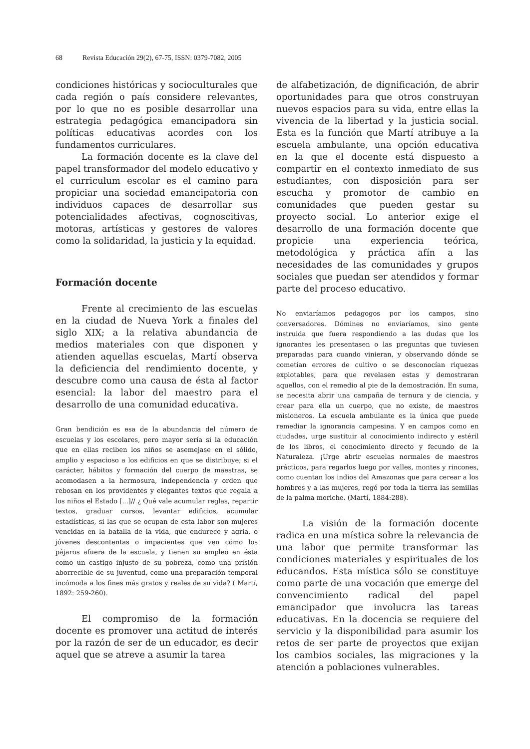68 Revista Educación 29(2), 67-75, ISSN: 0379-7082, 2005
condiciones históricas y socioculturales que cada región o país considere relevantes, por lo que no es posible desarrollar una estrategia pedagógica emancipadora sin políticas educativas acordes con los fundamentos curriculares.
La formación docente es la clave del papel transformador del modelo educativo y el curriculum escolar es el camino para propiciar una sociedad emancipatoria con individuos capaces de desarrollar sus potencialidades afectivas, cognoscitivas, motoras, artísticas y gestores de valores como la solidaridad, la justicia y la equidad.
Formación docente
Frente al crecimiento de las escuelas en la ciudad de Nueva York a finales del siglo XIX; a la relativa abundancia de medios materiales con que disponen y atienden aquellas escuelas, Martí observa la deficiencia del rendimiento docente, y descubre como una causa de ésta al factor esencial: la labor del maestro para el desarrollo de una comunidad educativa.
Gran bendición es esa de la abundancia del número de escuelas y los escolares, pero mayor sería si la educación que en ellas reciben los niños se asemejase en el sólido, amplio y espacioso a los edificios en que se distribuye; si el carácter, hábitos y formación del cuerpo de maestras, se acomodasen a la hermosura, independencia y orden que rebosan en los providentes y elegantes textos que regala a los niños el Estado [...]// ¿ Qué vale acumular reglas, repartir textos, graduar cursos, levantar edificios, acumular estadísticas, si las que se ocupan de esta labor son mujeres vencidas en la batalla de la vida, que endurece y agria, o jóvenes descontentas o impacientes que ven cómo los pájaros afuera de la escuela, y tienen su empleo en ésta como un castigo injusto de su pobreza, como una prisión aborrecible de su juventud, como una preparación temporal incómoda a los fines más gratos y reales de su vida? ( Martí, 1892: 259-260).
El compromiso de la formación docente es promover una actitud de interés por la razón de ser de un educador, es decir aquel que se atreve a asumir la tarea
de alfabetización, de dignificación, de abrir oportunidades para que otros construyan nuevos espacios para su vida, entre ellas la vivencia de la libertad y la justicia social. Esta es la función que Martí atribuye a la escuela ambulante, una opción educativa en la que el docente está dispuesto a compartir en el contexto inmediato de sus estudiantes, con disposición para ser escucha y promotor de cambio en comunidades que pueden gestar su proyecto social. Lo anterior exige el desarrollo de una formación docente que propicie una experiencia teórica, metodológica y práctica afín a las necesidades de las comunidades y grupos sociales que puedan ser atendidos y formar parte del proceso educativo.
No enviaríamos pedagogos por los campos, sino conversadores. Dómines no enviaríamos, sino gente instruida que fuera respondiendo a las dudas que los ignorantes les presentasen o las preguntas que tuviesen preparadas para cuando vinieran, y observando dónde se cometían errores de cultivo o se desconocían riquezas explotables, para que revelasen estas y demostraran aquellos, con el remedio al pie de la demostración. En suma, se necesita abrir una campaña de ternura y de ciencia, y crear para ella un cuerpo, que no existe, de maestros misioneros. La escuela ambulante es la única que puede remediar la ignorancia campesina. Y en campos como en ciudades, urge sustituir al conocimiento indirecto y estéril de los libros, el conocimiento directo y fecundo de la Naturaleza. ¡Urge abrir escuelas normales de maestros prácticos, para regarlos luego por valles, montes y rincones, como cuentan los indios del Amazonas que para cerear a los hombres y a las mujeres, regó por toda la tierra las semillas de la palma moriche. (Martí, 1884:288).
La visión de la formación docente radica en una mística sobre la relevancia de una labor que permite transformar las condiciones materiales y espirituales de los educandos. Esta mística sólo se constituye como parte de una vocación que emerge del convencimiento radical del papel emancipador que involucra las tareas educativas. En la docencia se requiere del servicio y la disponibilidad para asumir los retos de ser parte de proyectos que exijan los cambios sociales, las migraciones y la atención a poblaciones vulnerables.